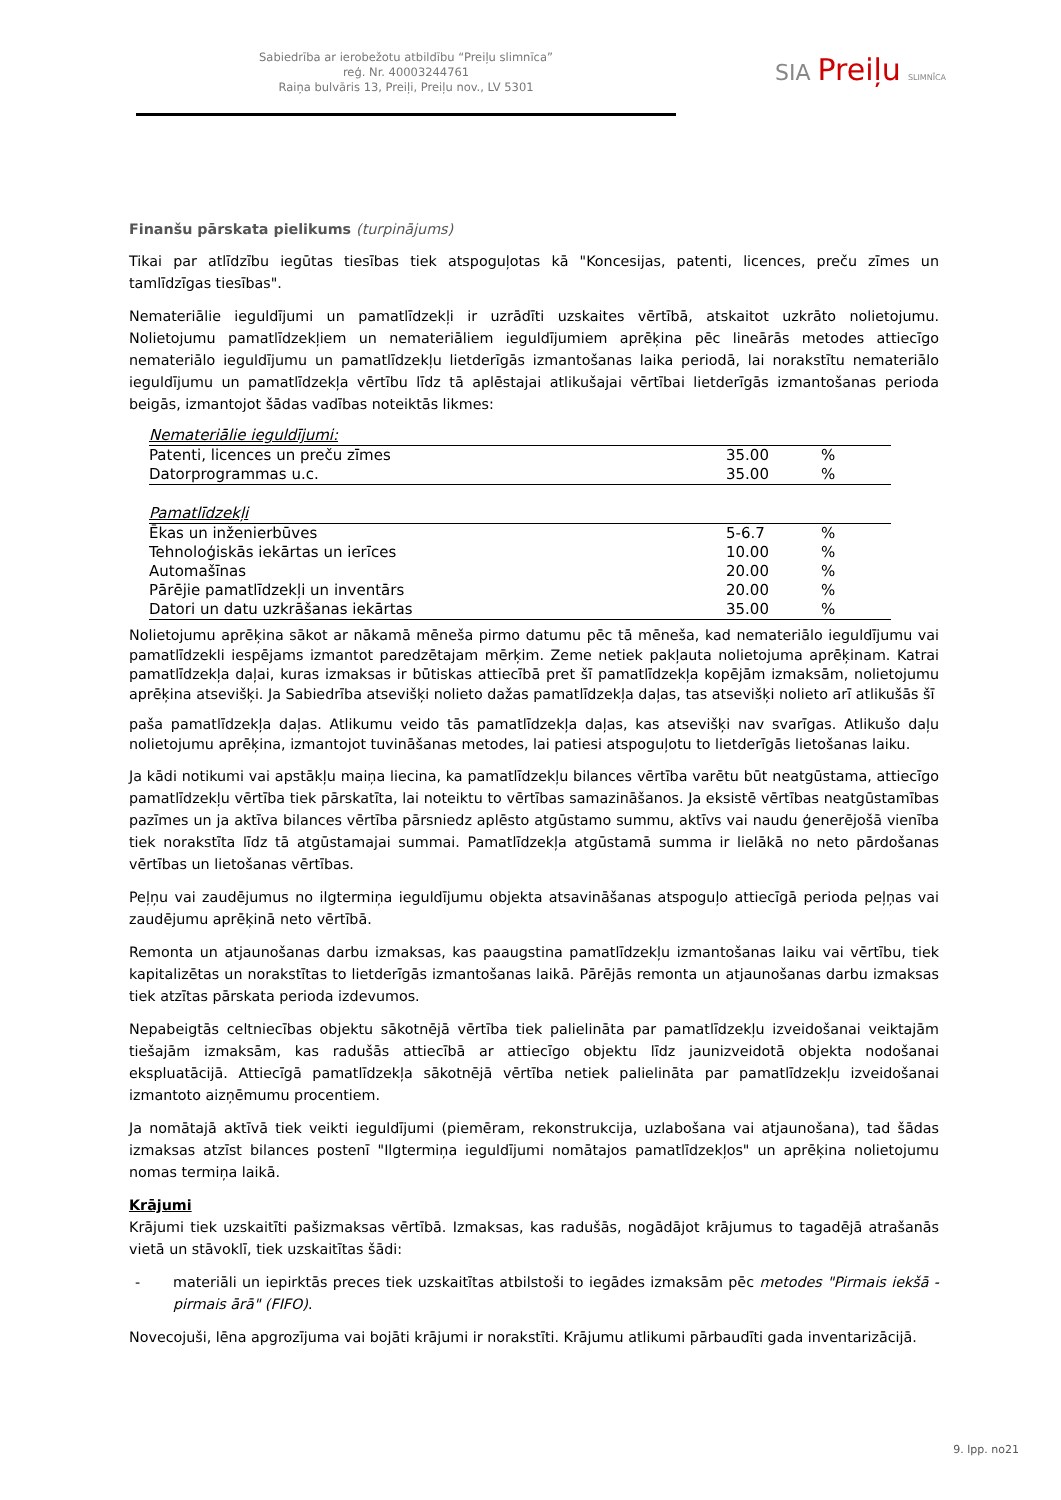Sabiedrība ar ierobežotu atbildību “Preiļu slimnīca”
reģ. Nr. 40003244761
Raiņa bulvāris 13, Preiļi, Preiļu nov., LV 5301
SIA Preiļu SLIMNĪCA
Finanšu pārskata pielikums (turpinājums)
Tikai par atlīdzību iegūtas tiesības tiek atspoguļotas kā "Koncesijas, patenti, licences, preču zīmes un tamlīdzīgas tiesības".
Nemateriālie ieguldījumi un pamatlīdzekļi ir uzrādīti uzskaites vērtībā, atskaitot uzkrāto nolietojumu. Nolietojumu pamatlīdzekļiem un nemateriāliem ieguldījumiem aprēķina pēc lineārās metodes attiecīgo nemateriālo ieguldījumu un pamatlīdzekļu lietderīgās izmantošanas laika periodā, lai norakstītu nemateriālo ieguldījumu un pamatlīdzekļa vērtību līdz tā aplēstajai atlikušajai vērtībai lietderīgās izmantošanas perioda beigās, izmantojot šādas vadības noteiktās likmes:
| Nemateriālie ieguldījumi: | | |
| Patenti, licences un preču zīmes | 35.00 | % |
| Datorprogrammas u.c. | 35.00 | % |
| Pamatlīdzekļi | | |
| Ēkas un inženierbūves | 5-6.7 | % |
| Tehnoloģiskās iekārtas un ierīces | 10.00 | % |
| Automašīnas | 20.00 | % |
| Pārējie pamatlīdzekļi un inventārs | 20.00 | % |
| Datori un datu uzkrāšanas iekārtas | 35.00 | % |
Nolietojumu aprēķina sākot ar nākamā mēneša pirmo datumu pēc tā mēneša, kad nemateriālo ieguldījumu vai pamatlīdzekli iespējams izmantot paredzētajam mērķim. Zeme netiek pakļauta nolietojuma aprēķinam. Katrai pamatlīdzekļa daļai, kuras izmaksas ir būtiskas attiecībā pret šī pamatlīdzekļa kopējām izmaksām, nolietojumu aprēķina atsevišķi. Ja Sabiedrība atsevišķi nolieto dažas pamatlīdzekļa daļas, tas atsevišķi nolieto arī atlikušās šī
paša pamatlīdzekļa daļas. Atlikumu veido tās pamatlīdzekļa daļas, kas atsevišķi nav svarīgas. Atlikušo daļu nolietojumu aprēķina, izmantojot tuvināšanas metodes, lai patiesi atspoguļotu to lietderīgās lietošanas laiku.
Ja kādi notikumi vai apstākļu maiņa liecina, ka pamatlīdzekļu bilances vērtība varētu būt neatgūstama, attiecīgo pamatlīdzekļu vērtība tiek pārskatīta, lai noteiktu to vērtības samazināšanos. Ja eksistē vērtības neatgūstamības pazīmes un ja aktīva bilances vērtība pārsniedz aplēsto atgūstamo summu, aktīvs vai naudu ģenerējošā vienība tiek norakstīta līdz tā atgūstamajai summai. Pamatlīdzekļa atgūstamā summa ir lielākā no neto pārdošanas vērtības un lietošanas vērtības.
Peļņu vai zaudējumus no ilgtermiņa ieguldījumu objekta atsavināšanas atspoguļo attiecīgā perioda peļņas vai zaudējumu aprēķinā neto vērtībā.
Remonta un atjaunošanas darbu izmaksas, kas paaugstina pamatlīdzekļu izmantošanas laiku vai vērtību, tiek kapitalizētas un norakstītas to lietderīgās izmantošanas laikā. Pārējās remonta un atjaunošanas darbu izmaksas tiek atzītas pārskata perioda izdevumos.
Nepabeigtās celtniecības objektu sākotnējā vērtība tiek palielināta par pamatlīdzekļu izveidošanai veiktajām tiešajām izmaksām, kas radušās attiecībā ar attiecīgo objektu līdz jaunizveidotā objekta nodošanai ekspluatācijā. Attiecīgā pamatlīdzekļa sākotnējā vērtība netiek palielināta par pamatlīdzekļu izveidošanai izmantoto aizņēmumu procentiem.
Ja nomātajā aktīvā tiek veikti ieguldījumi (piemēram, rekonstrukcija, uzlabošana vai atjaunošana), tad šādas izmaksas atzīst bilances postenī "Ilgtermiņa ieguldījumi nomātajos pamatlīdzekļos" un aprēķina nolietojumu nomas termiņa laikā.
Krājumi
Krājumi tiek uzskaitīti pašizmaksas vērtībā. Izmaksas, kas radušās, nogādājot krājumus to tagadējā atrašanās vietā un stāvoklī, tiek uzskaitītas šādi:
- materiāli un iepirktās preces tiek uzskaitītas atbilstoši to iegādes izmaksām pēc metodes "Pirmais iekšā - pirmais ārā" (FIFO).
Novecojuši, lēna apgrozījuma vai bojāti krājumi ir norakstīti. Krājumu atlikumi pārbaudīti gada inventarizācijā.
9. lpp. no21